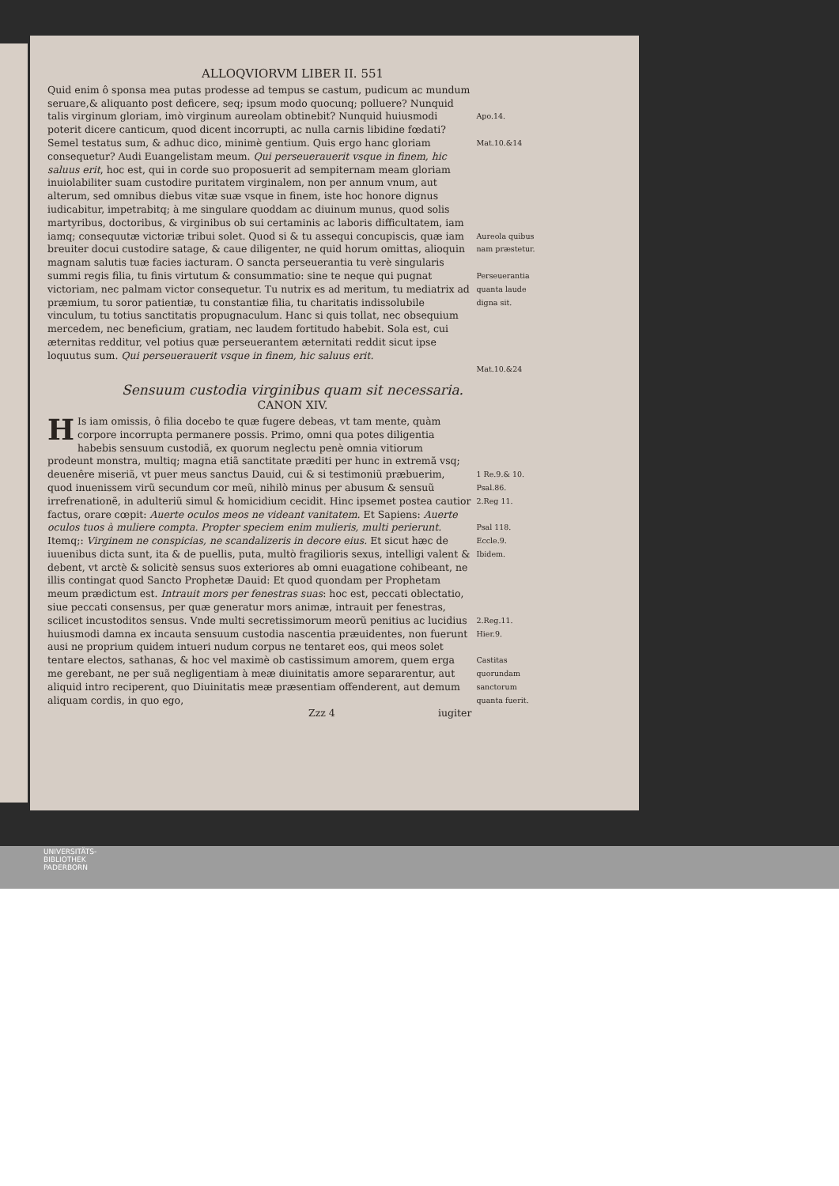ALLOQVIORVM LIBER II. 551
Quid enim ô sponsa mea putas prodesse ad tempus se castum, pudicum ac mundum seruare,& aliquanto post deficere, seq; ipsum modo quocunq; polluere? Nunquid talis virginum gloriam, imò virginum aureolam obtinebit? Nunquid huiusmodi poterit dicere canticum, quod dicent incorrupti, ac nulla carnis libidine fœdati? Semel testatus sum, & adhuc dico, minimè gentium. Quis ergo hanc gloriam consequetur? Audi Euangelistam meum. Qui perseuerauerit vsque in finem, hic saluus erit, hoc est, qui in corde suo proposuerit ad sempiternam meam gloriam inuiolabiliter suam custodire puritatem virginalem, non per annum vnum, aut alterum, sed omnibus diebus vitæ suæ vsque in finem, iste hoc honore dignus iudicabitur, impetrabitq; à me singulare quoddam ac diuinum munus, quod solis martyribus, doctoribus, & virginibus ob sui certaminis ac laboris difficultatem, iam iamq; consequutæ victoriæ tribui solet. Quod si & tu assequi concupiscis, quæ iam breuiter docui custodire satage, & caue diligenter, ne quid horum omittas, alioquin magnam salutis tuæ facies iacturam. O sancta perseuerantia tu verè singularis summi regis filia, tu finis virtutum & consummatio: sine te neque qui pugnat victoriam, nec palmam victor consequetur. Tu nutrix es ad meritum, tu mediatrix ad præmium, tu soror patientiæ, tu constantiæ filia, tu charitatis indissolubile vinculum, tu totius sanctitatis propugnaculum. Hanc si quis tollat, nec obsequium mercedem, nec beneficium, gratiam, nec laudem fortitudo habebit. Sola est, cui æternitas redditur, vel potius quæ perseuerantem æternitati reddit sicut ipse loquutus sum. Qui perseuerauerit vsque in finem, hic saluus erit.
Apo.14.
Mat.10.&14
Aureola quibus nam præstetur.
Perseuerantia quanta laude digna sit.
Mat.10.&24
Sensuum custodia virginibus quam sit necessaria.
CANON XIV.
HIs iam omissis, ô filia docebo te quæ fugere debeas, vt tam mente, quàm corpore incorrupta permanere possis. Primo, omni qua potes diligentia habebis sensuum custodiã, ex quorum neglectu penè omnia vitiorum prodeunt monstra, multiq; magna etiã sanctitate præditi per hunc in extremã vsq; deuenêre miseriã, vt puer meus sanctus Dauid, cui & si testimoniũ præbuerim, quod inuenissem virũ secundum cor meũ, nihilò minus per abusum & sensuũ irrefrenationẽ, in adulteriũ simul & homicidium cecidit. Hinc ipsemet postea cautior factus, orare cœpit: Auerte oculos meos ne videant vanitatem. Et Sapiens: Auerte oculos tuos à muliere compta. Propter speciem enim mulieris, multi perierunt. Itemq;: Virginem ne conspicias, ne scandalizeris in decore eius. Et sicut hæc de iuuenibus dicta sunt, ita & de puellis, puta, multò fragilioris sexus, intelligi valent & debent, vt arctè & solicitè sensus suos exteriores ab omni euagatione cohibeant, ne illis contingat quod Sancto Prophetæ Dauid: Et quod quondam per Prophetam meum prædictum est. Intrauit mors per fenestras suas: hoc est, peccati oblectatio, siue peccati consensus, per quæ generatur mors animæ, intrauit per fenestras, scilicet incustoditos sensus. Vnde multi secretissimorum meorũ penitius ac lucidius huiusmodi damna ex incauta sensuum custodia nascentia præuidentes, non fuerunt ausi ne proprium quidem intueri nudum corpus ne tentaret eos, qui meos solet tentare electos, sathanas, & hoc vel maximè ob castissimum amorem, quem erga me gerebant, ne per suã negligentiam à meæ diuinitatis amore separarentur, aut aliquid intro reciperent, quo Diuinitatis meæ præsentiam offenderent, aut demum aliquam cordis, in quo ego,
Zzz 4 iugiter
1 Re.9.& 10.
Psal.86.
2.Reg 11.
Psal 118.
Eccle.9.
Ibidem.
2.Reg.11.
Hier.9.
Castitas quorundam sanctorum quanta fuerit.
UNIVERSITÄTS-
BIBLIOTHEK
PADERBORN